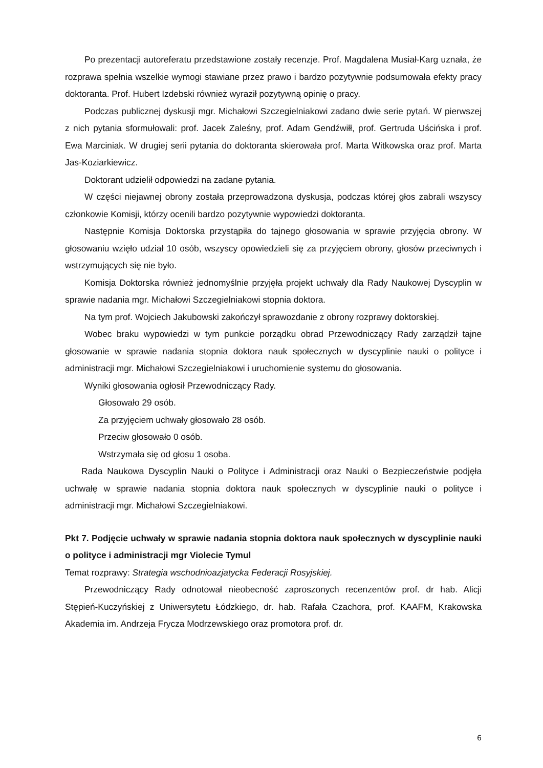Po prezentacji autoreferatu przedstawione zostały recenzje. Prof. Magdalena Musiał-Karg uznała, że rozprawa spełnia wszelkie wymogi stawiane przez prawo i bardzo pozytywnie podsumowała efekty pracy doktoranta. Prof. Hubert Izdebski również wyraził pozytywną opinię o pracy.
Podczas publicznej dyskusji mgr. Michałowi Szczegielniakowi zadano dwie serie pytań. W pierwszej z nich pytania sformułowali: prof. Jacek Zaleśny, prof. Adam Gendźwiłł, prof. Gertruda Uścińska i prof. Ewa Marciniak. W drugiej serii pytania do doktoranta skierowała prof. Marta Witkowska oraz prof. Marta Jas-Koziarkiewicz.
Doktorant udzielił odpowiedzi na zadane pytania.
W części niejawnej obrony została przeprowadzona dyskusja, podczas której głos zabrali wszyscy członkowie Komisji, którzy ocenili bardzo pozytywnie wypowiedzi doktoranta.
Następnie Komisja Doktorska przystąpiła do tajnego głosowania w sprawie przyjęcia obrony. W głosowaniu wzięło udział 10 osób, wszyscy opowiedzieli się za przyjęciem obrony, głosów przeciwnych i wstrzymujących się nie było.
Komisja Doktorska również jednomyślnie przyjęła projekt uchwały dla Rady Naukowej Dyscyplin w sprawie nadania mgr. Michałowi Szczegielniakowi stopnia doktora.
Na tym prof. Wojciech Jakubowski zakończył sprawozdanie z obrony rozprawy doktorskiej.
Wobec braku wypowiedzi w tym punkcie porządku obrad Przewodniczący Rady zarządził tajne głosowanie w sprawie nadania stopnia doktora nauk społecznych w dyscyplinie nauki o polityce i administracji mgr. Michałowi Szczegielniakowi i uruchomienie systemu do głosowania.
Wyniki głosowania ogłosił Przewodniczący Rady.
Głosowało 29 osób.
Za przyjęciem uchwały głosowało 28 osób.
Przeciw głosowało 0 osób.
Wstrzymała się od głosu 1 osoba.
Rada Naukowa Dyscyplin Nauki o Polityce i Administracji oraz Nauki o Bezpieczeństwie podjęła uchwałę w sprawie nadania stopnia doktora nauk społecznych w dyscyplinie nauki o polityce i administracji mgr. Michałowi Szczegielniakowi.
Pkt 7. Podjęcie uchwały w sprawie nadania stopnia doktora nauk społecznych w dyscyplinie nauki o polityce i administracji mgr Violecie Tymul
Temat rozprawy: Strategia wschodnioazjatycka Federacji Rosyjskiej.
Przewodniczący Rady odnotował nieobecność zaproszonych recenzentów prof. dr hab. Alicji Stępień-Kuczyńskiej z Uniwersytetu Łódzkiego, dr. hab. Rafała Czachora, prof. KAAFM, Krakowska Akademia im. Andrzeja Frycza Modrzewskiego oraz promotora prof. dr.
6